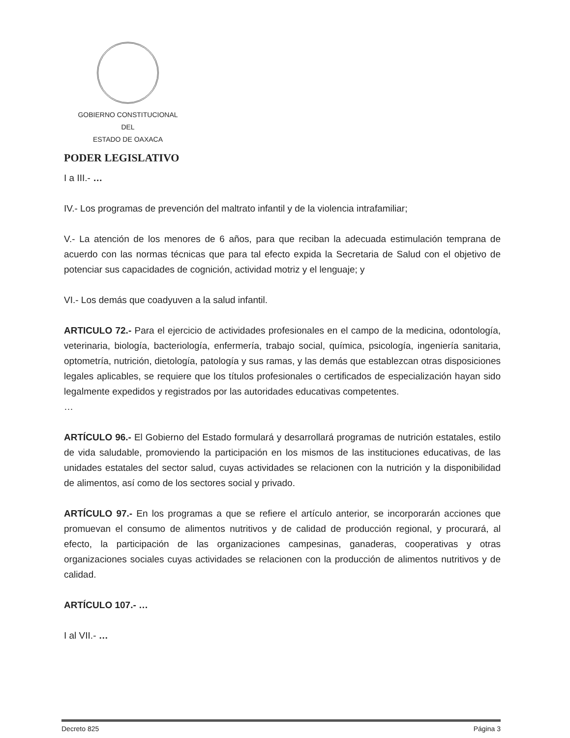GOBIERNO CONSTITUCIONAL
DEL
ESTADO DE OAXACA
PODER LEGISLATIVO
I a III.- …
IV.- Los programas de prevención del maltrato infantil y de la violencia intrafamiliar;
V.- La atención de los menores de 6 años, para que reciban la adecuada estimulación temprana de acuerdo con las normas técnicas que para tal efecto expida la Secretaria de Salud con el objetivo de potenciar sus capacidades de cognición, actividad motriz y el lenguaje; y
VI.- Los demás que coadyuven a la salud infantil.
ARTICULO 72.- Para el ejercicio de actividades profesionales en el campo de la medicina, odontología, veterinaria, biología, bacteriología, enfermería, trabajo social, química, psicología, ingeniería sanitaria, optometría, nutrición, dietología, patología y sus ramas, y las demás que establezcan otras disposiciones legales aplicables, se requiere que los títulos profesionales o certificados de especialización hayan sido legalmente expedidos y registrados por las autoridades educativas competentes.
…
ARTÍCULO 96.- El Gobierno del Estado formulará y desarrollará programas de nutrición estatales, estilo de vida saludable, promoviendo la participación en los mismos de las instituciones educativas, de las unidades estatales del sector salud, cuyas actividades se relacionen con la nutrición y la disponibilidad de alimentos, así como de los sectores social y privado.
ARTÍCULO 97.- En los programas a que se refiere el artículo anterior, se incorporarán acciones que promuevan el consumo de alimentos nutritivos y de calidad de producción regional, y procurará, al efecto, la participación de las organizaciones campesinas, ganaderas, cooperativas y otras organizaciones sociales cuyas actividades se relacionen con la producción de alimentos nutritivos y de calidad.
ARTÍCULO 107.- …
I al VII.- …
Decreto 825 Página 3